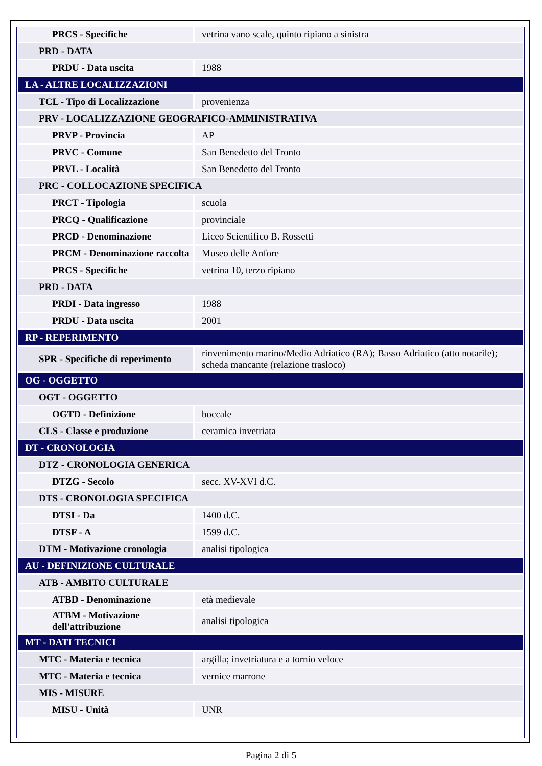| PRCS - Specifiche | vetrina vano scale, quinto ripiano a sinistra |
| PRD - DATA | |
| PRDU - Data uscita | 1988 |
| LA - ALTRE LOCALIZZAZIONI | |
| TCL - Tipo di Localizzazione | provenienza |
| PRV - LOCALIZZAZIONE GEOGRAFICO-AMMINISTRATIVA | |
| PRVP - Provincia | AP |
| PRVC - Comune | San Benedetto del Tronto |
| PRVL - Località | San Benedetto del Tronto |
| PRC - COLLOCAZIONE SPECIFICA | |
| PRCT - Tipologia | scuola |
| PRCQ - Qualificazione | provinciale |
| PRCD - Denominazione | Liceo Scientifico B. Rossetti |
| PRCM - Denominazione raccolta | Museo delle Anfore |
| PRCS - Specifiche | vetrina 10, terzo ripiano |
| PRD - DATA | |
| PRDI - Data ingresso | 1988 |
| PRDU - Data uscita | 2001 |
| RP - REPERIMENTO | |
| SPR - Specifiche di reperimento | rinvenimento marino/Medio Adriatico (RA); Basso Adriatico (atto notarile); scheda mancante (relazione trasloco) |
| OG - OGGETTO | |
| OGT - OGGETTO | |
| OGTD - Definizione | boccale |
| CLS - Classe e produzione | ceramica invetriata |
| DT - CRONOLOGIA | |
| DTZ - CRONOLOGIA GENERICA | |
| DTZG - Secolo | secc. XV-XVI d.C. |
| DTS - CRONOLOGIA SPECIFICA | |
| DTSI - Da | 1400 d.C. |
| DTSF - A | 1599 d.C. |
| DTM - Motivazione cronologia | analisi tipologica |
| AU - DEFINIZIONE CULTURALE | |
| ATB - AMBITO CULTURALE | |
| ATBD - Denominazione | età medievale |
| ATBM - Motivazione dell'attribuzione | analisi tipologica |
| MT - DATI TECNICI | |
| MTC - Materia e tecnica | argilla; invetriatura e a tornio veloce |
| MTC - Materia e tecnica | vernice marrone |
| MIS - MISURE | |
| MISU - Unità | UNR |
Pagina 2 di 5